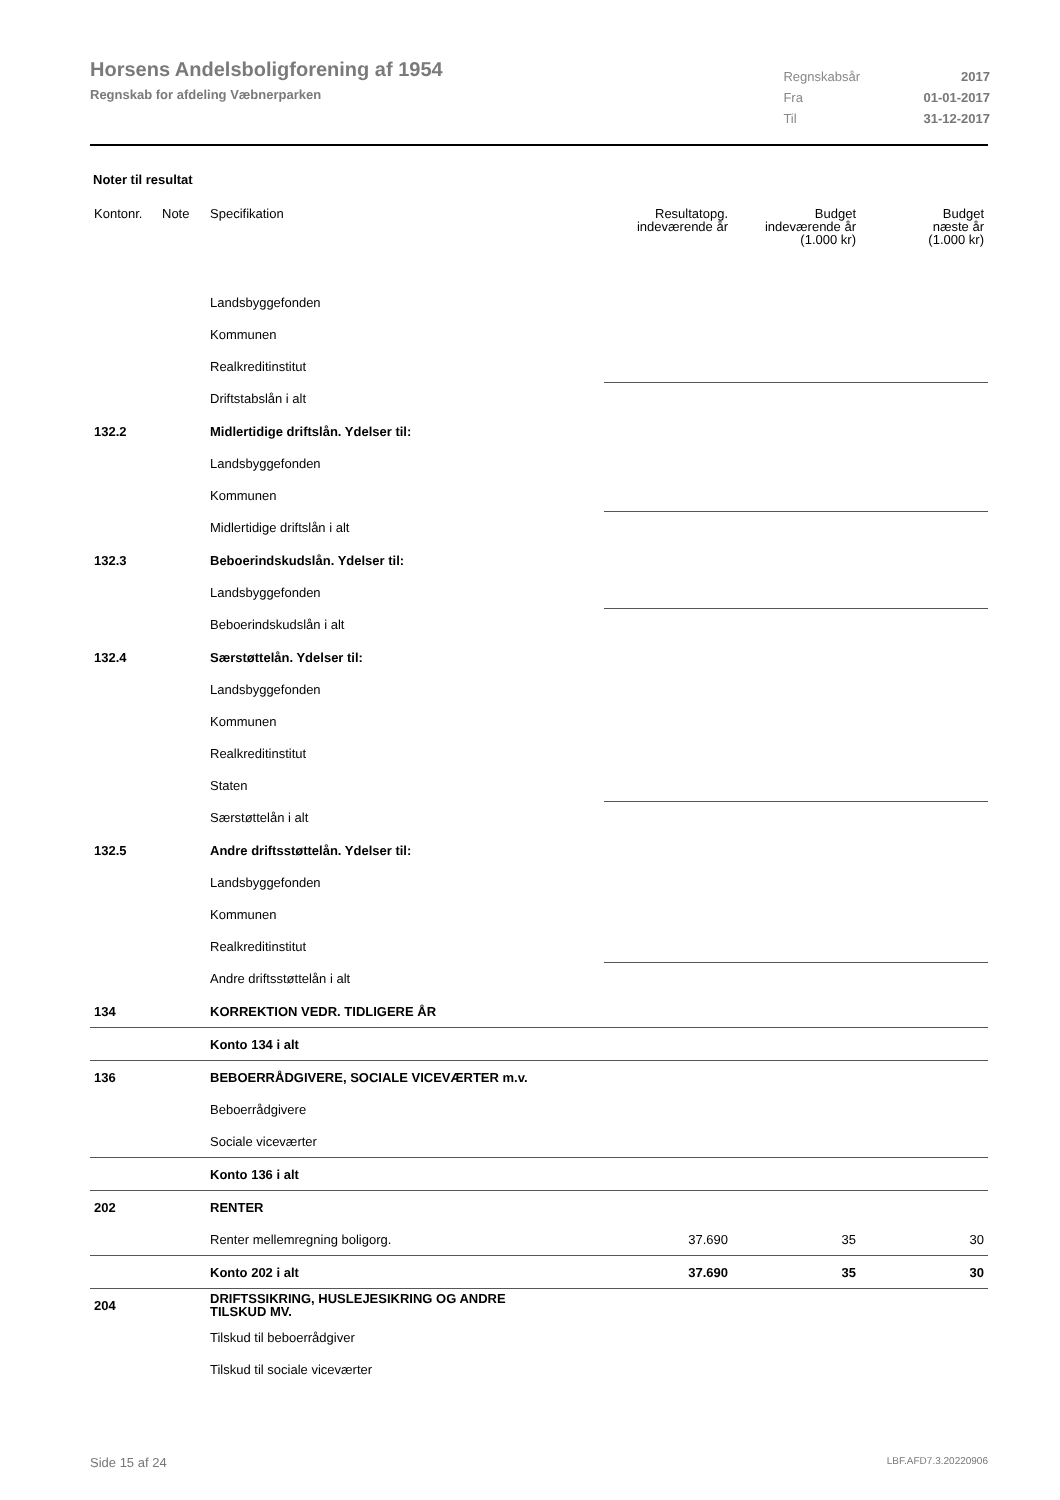Horsens Andelsboligforening af 1954
Regnskab for afdeling Væbnerparken
| Regnskabsår | 2017 |
| Fra | 01-01-2017 |
| Til | 31-12-2017 |
Noter til resultat
| Kontonr. | Note | Specifikation | Resultatopg. indeværende år | Budget indeværende år (1.000 kr) | Budget næste år (1.000 kr) |
| --- | --- | --- | --- | --- | --- |
| | | Landsbyggefonden | | | |
| | | Kommunen | | | |
| | | Realkreditinstitut | | | |
| | | Driftstabslån i alt | | | |
| 132.2 | | Midlertidige driftslån. Ydelser til: | | | |
| | | Landsbyggefonden | | | |
| | | Kommunen | | | |
| | | Midlertidige driftslån i alt | | | |
| 132.3 | | Beboerindskudslån. Ydelser til: | | | |
| | | Landsbyggefonden | | | |
| | | Beboerindskudslån i alt | | | |
| 132.4 | | Særstøttelån. Ydelser til: | | | |
| | | Landsbyggefonden | | | |
| | | Kommunen | | | |
| | | Realkreditinstitut | | | |
| | | Staten | | | |
| | | Særstøttelån i alt | | | |
| 132.5 | | Andre driftsstøttelån. Ydelser til: | | | |
| | | Landsbyggefonden | | | |
| | | Kommunen | | | |
| | | Realkreditinstitut | | | |
| | | Andre driftsstøttelån i alt | | | |
| 134 | | KORREKTION VEDR. TIDLIGERE ÅR | | | |
| | | Konto 134 i alt | | | |
| 136 | | BEBOERRÅDGIVERE, SOCIALE VICEVÆRTER m.v. | | | |
| | | Beboerrådgivere | | | |
| | | Sociale viceværter | | | |
| | | Konto 136 i alt | | | |
| 202 | | RENTER | | | |
| | | Renter mellemregning boligorg. | 37.690 | 35 | 30 |
| | | Konto 202 i alt | 37.690 | 35 | 30 |
| 204 | | DRIFTSSIKRING, HUSLEJESIKRING OG ANDRE TILSKUD MV. | | | |
| | | Tilskud til beboerrådgiver | | | |
| | | Tilskud til sociale viceværter | | | |
Side 15 af 24 LBF.AFD7.3.20220906